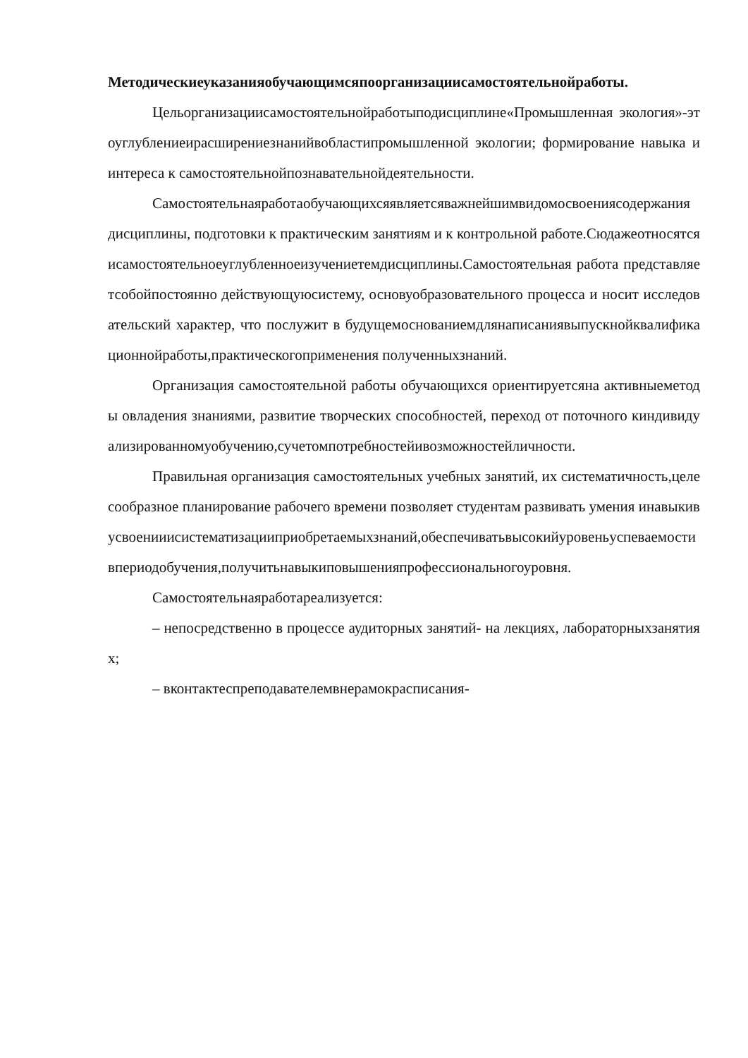Методическиеуказанияобучающимсяпоорганизациисамостоятельнойработы.
Цельорганизациисамостоятельнойработыподисциплине«Промышленная экология»-этоуглублениеирасширениезнанийвобластипромышленной экологии; формирование навыка и интереса к самостоятельнойпознавательнойдеятельности.
Самостоятельнаяработаобучающихсяявляетсяважнейшимвидомосвоенияcодержания дисциплины, подготовки к практическим занятиям и к контрольной работе.Сюдажеотносятсяисамостоятельноеуглубленноеизучениетемдисциплины.Самостоятельная работа представляетсобойпостоянно действующуюсистему, основуобразовательного процесса и носит исследовательский характер, что послужит в будущемоснованиемдлянаписаниявыпускнойквалификационнойработы,практическогоприменения полученныхзнаний.
Организация самостоятельной работы обучающихся ориентируетсяна активныеметоды овладения знаниями, развитие творческих способностей, переход от поточного киндивидуализированномуобучению,сучетомпотребностейивозможностейличности.
Правильная организация самостоятельных учебных занятий, их систематичность,целесообразное планирование рабочего времени позволяет студентам развивать умения инавыкивусвоенииисистематизацииприобретаемыхзнаний,обеспечиватьвысокийуровеньуспеваемостивпериодобучения,получитьнавыкиповышенияпрофессиональногоуровня.
Самостоятельнаяработареализуется:
– непосредственно в процессе аудиторных занятий- на лекциях, лабораторныхзанятиях;
– вконтактеспреподавателемвнерамокрасписания-